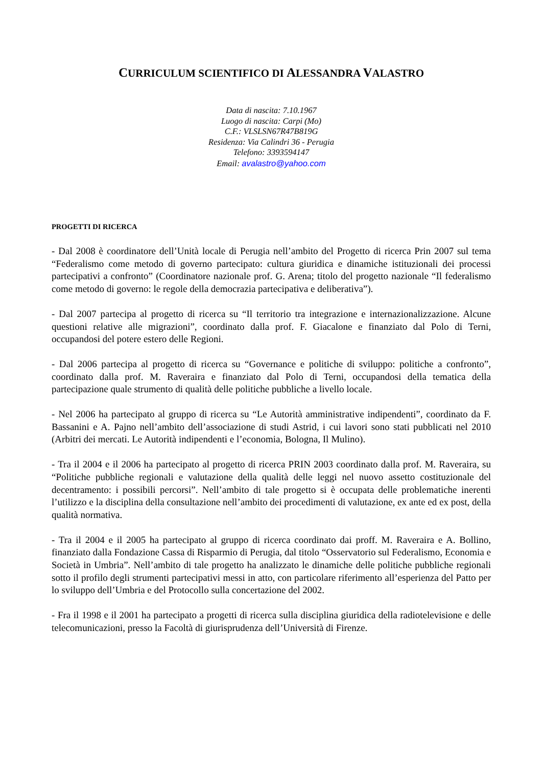CURRICULUM SCIENTIFICO DI ALESSANDRA VALASTRO
Data di nascita: 7.10.1967
Luogo di nascita: Carpi (Mo)
C.F.: VLSLSN67R47B819G
Residenza: Via Calindri 36 - Perugia
Telefono: 3393594147
Email: avalastro@yahoo.com
PROGETTI DI RICERCA
- Dal 2008 è coordinatore dell’Unità locale di Perugia nell’ambito del Progetto di ricerca Prin 2007 sul tema “Federalismo come metodo di governo partecipato: cultura giuridica e dinamiche istituzionali dei processi partecipativi a confronto” (Coordinatore nazionale prof. G. Arena; titolo del progetto nazionale “Il federalismo come metodo di governo: le regole della democrazia partecipativa e deliberativa”).
- Dal 2007 partecipa al progetto di ricerca su “Il territorio tra integrazione e internazionalizzazione. Alcune questioni relative alle migrazioni”, coordinato dalla prof. F. Giacalone e finanziato dal Polo di Terni, occupandosi del potere estero delle Regioni.
- Dal 2006 partecipa al progetto di ricerca su “Governance e politiche di sviluppo: politiche a confronto”, coordinato dalla prof. M. Raveraira e finanziato dal Polo di Terni, occupandosi della tematica della partecipazione quale strumento di qualità delle politiche pubbliche a livello locale.
- Nel 2006 ha partecipato al gruppo di ricerca su “Le Autorità amministrative indipendenti”, coordinato da F. Bassanini e A. Pajno nell’ambito dell’associazione di studi Astrid, i cui lavori sono stati pubblicati nel 2010 (Arbitri dei mercati. Le Autorità indipendenti e l’economia, Bologna, Il Mulino).
- Tra il 2004 e il 2006 ha partecipato al progetto di ricerca PRIN 2003 coordinato dalla prof. M. Raveraira, su “Politiche pubbliche regionali e valutazione della qualità delle leggi nel nuovo assetto costituzionale del decentramento: i possibili percorsi”. Nell’ambito di tale progetto si è occupata delle problematiche inerenti l’utilizzo e la disciplina della consultazione nell’ambito dei procedimenti di valutazione, ex ante ed ex post, della qualità normativa.
- Tra il 2004 e il 2005 ha partecipato al gruppo di ricerca coordinato dai proff. M. Raveraira e A. Bollino, finanziato dalla Fondazione Cassa di Risparmio di Perugia, dal titolo “Osservatorio sul Federalismo, Economia e Società in Umbria”. Nell’ambito di tale progetto ha analizzato le dinamiche delle politiche pubbliche regionali sotto il profilo degli strumenti partecipativi messi in atto, con particolare riferimento all’esperienza del Patto per lo sviluppo dell’Umbria e del Protocollo sulla concertazione del 2002.
- Fra il 1998 e il 2001 ha partecipato a progetti di ricerca sulla disciplina giuridica della radiotelevisione e delle telecomunicazioni, presso la Facoltà di giurisprudenza dell’Università di Firenze.